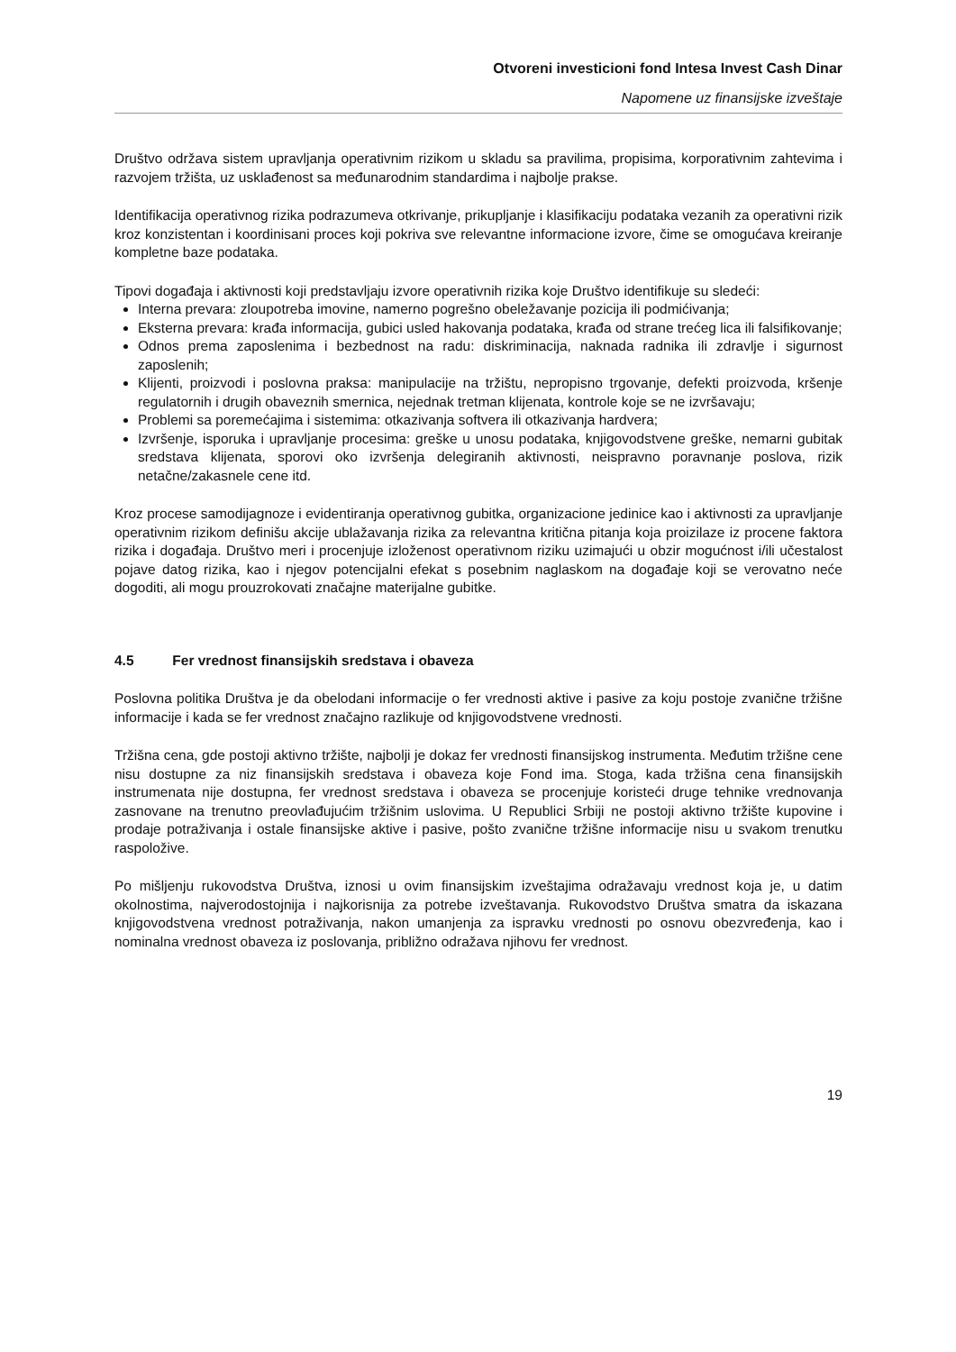Otvoreni investicioni fond Intesa Invest Cash Dinar
Napomene uz finansijske izveštaje
Društvo održava sistem upravljanja operativnim rizikom u skladu sa pravilima, propisima, korporativnim zahtevima i razvojem tržišta, uz usklađenost sa međunarodnim standardima i najbolje prakse.
Identifikacija operativnog rizika podrazumeva otkrivanje, prikupljanje i klasifikaciju podataka vezanih za operativni rizik kroz konzistentan i koordinisani proces koji pokriva sve relevantne informacione izvore, čime se omogućava kreiranje kompletne baze podataka.
Tipovi događaja i aktivnosti koji predstavljaju izvore operativnih rizika koje Društvo identifikuje su sledeći:
Interna prevara: zloupotreba imovine, namerno pogrešno obeležavanje pozicija ili podmićivanja;
Eksterna prevara: krađa informacija, gubici usled hakovanja podataka, krađa od strane trećeg lica ili falsifikovanje;
Odnos prema zaposlenima i bezbednost na radu: diskriminacija, naknada radnika ili zdravlje i sigurnost zaposlenih;
Klijenti, proizvodi i poslovna praksa: manipulacije na tržištu, nepropisno trgovanje, defekti proizvoda, kršenje regulatornih i drugih obaveznih smernica, nejednak tretman klijenata, kontrole koje se ne izvršavaju;
Problemi sa poremećajima i sistemima: otkazivanja softvera ili otkazivanja hardvera;
Izvršenje, isporuka i upravljanje procesima: greške u unosu podataka, knjigovodstvene greške, nemarni gubitak sredstava klijenata, sporovi oko izvršenja delegiranih aktivnosti, neispravno poravnanje poslova, rizik netačne/zakasnele cene itd.
Kroz procese samodijagnoze i evidentiranja operativnog gubitka, organizacione jedinice kao i aktivnosti za upravljanje operativnim rizikom definišu akcije ublažavanja rizika za relevantna kritična pitanja koja proizilaze iz procene faktora rizika i događaja. Društvo meri i procenjuje izloženost operativnom riziku uzimajući u obzir mogućnost i/ili učestalost pojave datog rizika, kao i njegov potencijalni efekat s posebnim naglaskom na događaje koji se verovatno neće dogoditi, ali mogu prouzrokovati značajne materijalne gubitke.
4.5 Fer vrednost finansijskih sredstava i obaveza
Poslovna politika Društva je da obelodani informacije o fer vrednosti aktive i pasive za koju postoje zvanične tržišne informacije i kada se fer vrednost značajno razlikuje od knjigovodstvene vrednosti.
Tržišna cena, gde postoji aktivno tržište, najbolji je dokaz fer vrednosti finansijskog instrumenta. Međutim tržišne cene nisu dostupne za niz finansijskih sredstava i obaveza koje Fond ima. Stoga, kada tržišna cena finansijskih instrumenata nije dostupna, fer vrednost sredstava i obaveza se procenjuje koristeći druge tehnike vrednovanja zasnovane na trenutno preovlađujućim tržišnim uslovima. U Republici Srbiji ne postoji aktivno tržište kupovine i prodaje potraživanja i ostale finansijske aktive i pasive, pošto zvanične tržišne informacije nisu u svakom trenutku raspoložive.
Po mišljenju rukovodstva Društva, iznosi u ovim finansijskim izveštajima odražavaju vrednost koja je, u datim okolnostima, najverodostojnija i najkorisnija za potrebe izveštavanja. Rukovodstvo Društva smatra da iskazana knjigovodstvena vrednost potraživanja, nakon umanjenja za ispravku vrednosti po osnovu obezvređenja, kao i nominalna vrednost obaveza iz poslovanja, približno odražava njihovu fer vrednost.
19